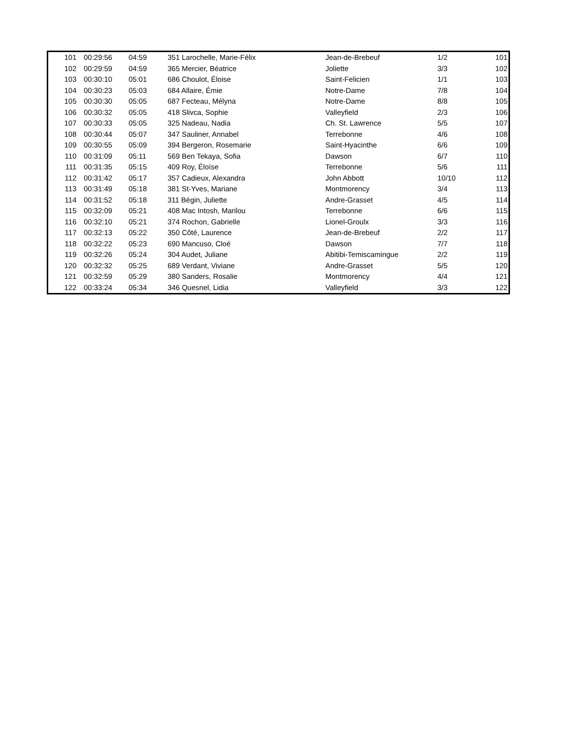| 101 | 00:29:56 | 04:59 | 351 Larochelle, Marie-Félix | Jean-de-Brebeuf | 1/2 | 101 |
| 102 | 00:29:59 | 04:59 | 365 Mercier, Béatrice | Joliette | 3/3 | 102 |
| 103 | 00:30:10 | 05:01 | 686 Choulot, Éloise | Saint-Felicien | 1/1 | 103 |
| 104 | 00:30:23 | 05:03 | 684 Allaire, Émie | Notre-Dame | 7/8 | 104 |
| 105 | 00:30:30 | 05:05 | 687 Fecteau, Mélyna | Notre-Dame | 8/8 | 105 |
| 106 | 00:30:32 | 05:05 | 418 Slivca, Sophie | Valleyfield | 2/3 | 106 |
| 107 | 00:30:33 | 05:05 | 325 Nadeau, Nadia | Ch. St. Lawrence | 5/5 | 107 |
| 108 | 00:30:44 | 05:07 | 347 Sauliner, Annabel | Terrebonne | 4/6 | 108 |
| 109 | 00:30:55 | 05:09 | 394 Bergeron, Rosemarie | Saint-Hyacinthe | 6/6 | 109 |
| 110 | 00:31:09 | 05:11 | 569 Ben Tekaya, Sofia | Dawson | 6/7 | 110 |
| 111 | 00:31:35 | 05:15 | 409 Roy, Éloïse | Terrebonne | 5/6 | 111 |
| 112 | 00:31:42 | 05:17 | 357 Cadieux, Alexandra | John Abbott | 10/10 | 112 |
| 113 | 00:31:49 | 05:18 | 381 St-Yves, Mariane | Montmorency | 3/4 | 113 |
| 114 | 00:31:52 | 05:18 | 311 Bégin, Juliette | Andre-Grasset | 4/5 | 114 |
| 115 | 00:32:09 | 05:21 | 408 Mac Intosh, Marilou | Terrebonne | 6/6 | 115 |
| 116 | 00:32:10 | 05:21 | 374 Rochon, Gabrielle | Lionel-Groulx | 3/3 | 116 |
| 117 | 00:32:13 | 05:22 | 350 Côté, Laurence | Jean-de-Brebeuf | 2/2 | 117 |
| 118 | 00:32:22 | 05:23 | 690 Mancuso, Cloé | Dawson | 7/7 | 118 |
| 119 | 00:32:26 | 05:24 | 304 Audet, Juliane | Abitibi-Temiscamingue | 2/2 | 119 |
| 120 | 00:32:32 | 05:25 | 689 Verdant, Viviane | Andre-Grasset | 5/5 | 120 |
| 121 | 00:32:59 | 05:29 | 380 Sanders, Rosalie | Montmorency | 4/4 | 121 |
| 122 | 00:33:24 | 05:34 | 346 Quesnel, Lidia | Valleyfield | 3/3 | 122 |